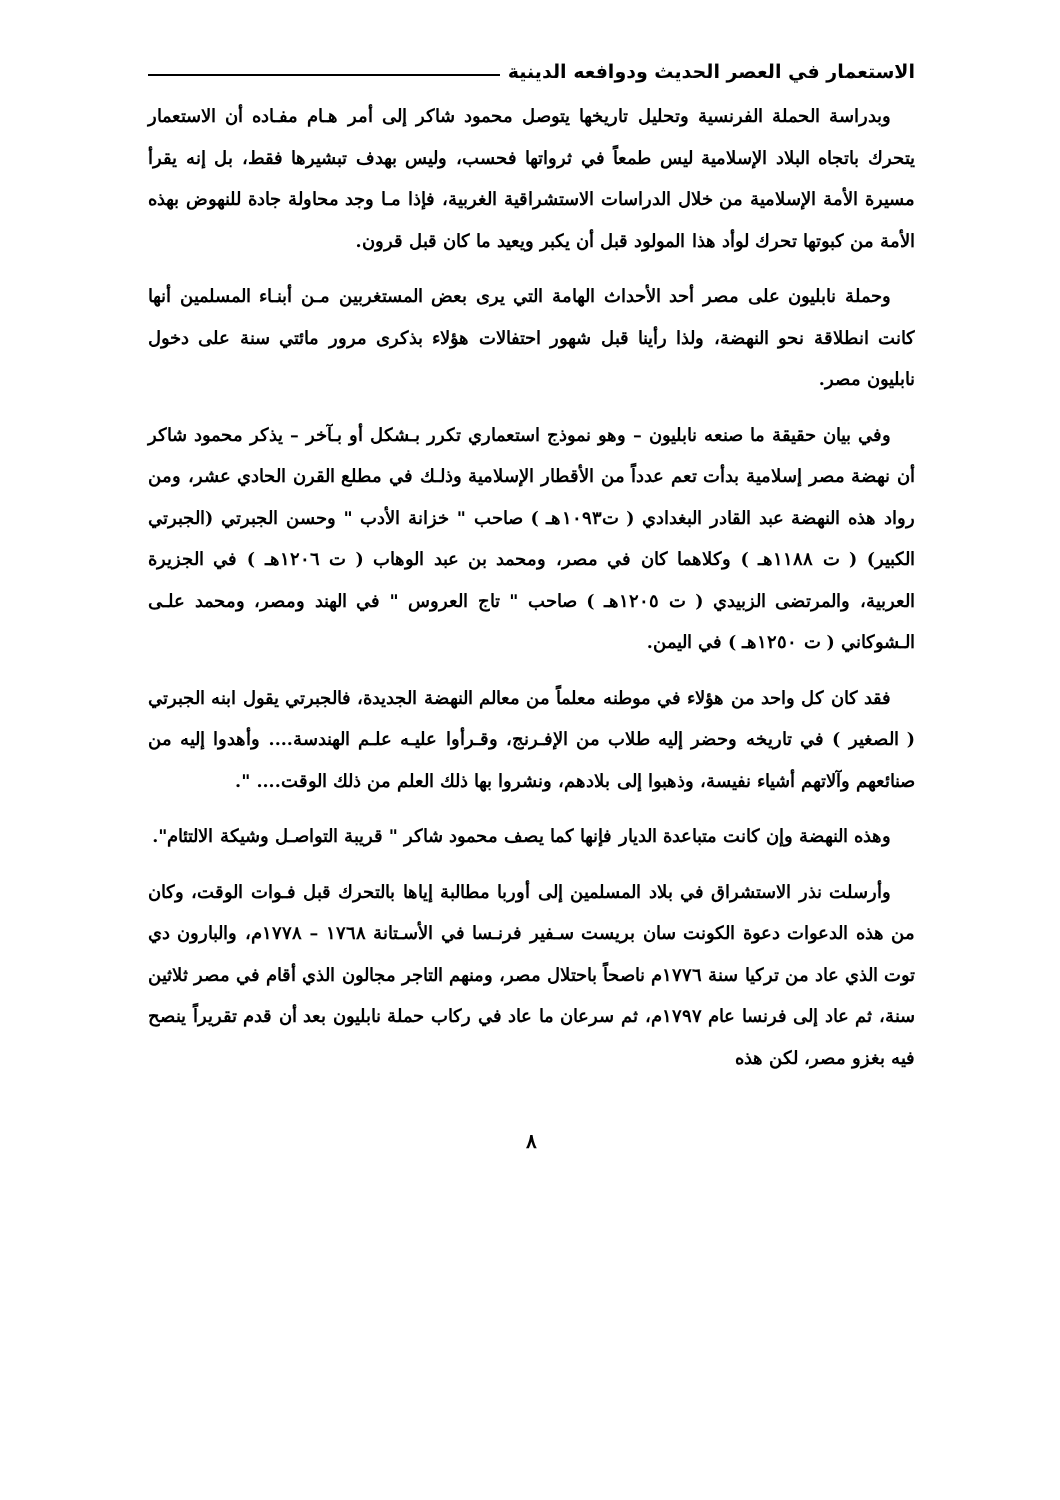الاستعمار في العصر الحديث ودوافعه الدينية
وبدراسة الحملة الفرنسية وتحليل تاريخها يتوصل محمود شاكر إلى أمر هـام مفـاده أن الاستعمار يتحرك باتجاه البلاد الإسلامية ليس طمعاً في ثرواتها فحسب، وليس بهدف تبشيرها فقط، بل إنه يقرأ مسيرة الأمة الإسلامية من خلال الدراسات الاستشراقية الغربية، فإذا مـا وجد محاولة جادة للنهوض بهذه الأمة من كبوتها تحرك لوأد هذا المولود قبل أن يكبر ويعيد ما كان قبل قرون.
وحملة نابليون على مصر أحد الأحداث الهامة التي يرى بعض المستغربين مـن أبنـاء المسلمين أنها كانت انطلاقة نحو النهضة، ولذا رأينا قبل شهور احتفالات هؤلاء بذكرى مرور مائتي سنة على دخول نابليون مصر.
وفي بيان حقيقة ما صنعه نابليون – وهو نموذج استعماري تكرر بـشكل أو بـآخر – يذكر محمود شاكر أن نهضة مصر إسلامية بدأت تعم عدداً من الأقطار الإسلامية وذلـك في مطلع القرن الحادي عشر، ومن رواد هذه النهضة عبد القادر البغدادي ( ت١٠٩٣هـ ) صاحب " خزانة الأدب " وحسن الجبرتي (الجبرتي الكبير) ( ت ١١٨٨هـ ) وكلاهما كان في مصر، ومحمد بن عبد الوهاب ( ت ١٢٠٦هـ ) في الجزيرة العربية، والمرتضى الزبيدي ( ت ١٢٠٥هـ ) صاحب " تاج العروس " في الهند ومصر، ومحمد علـى الـشوكاني ( ت ١٢٥٠هـ ) في اليمن.
فقد كان كل واحد من هؤلاء في موطنه معلماً من معالم النهضة الجديدة، فالجبرتي يقول ابنه الجبرتي ( الصغير ) في تاريخه وحضر إليه طلاب من الإفـرنج، وقـرأوا عليـه علـم الهندسة.... وأهدوا إليه من صنائعهم وآلاتهم أشياء نفيسة، وذهبوا إلى بلادهم، ونشروا بها ذلك العلم من ذلك الوقت.... ".
وهذه النهضة وإن كانت متباعدة الديار فإنها كما يصف محمود شاكر " قريبة التواصـل وشيكة الالتئام".
وأرسلت نذر الاستشراق في بلاد المسلمين إلى أوربا مطالبة إياها بالتحرك قبل فـوات الوقت، وكان من هذه الدعوات دعوة الكونت سان بريست سـفير فرنـسا في الأسـتانة ١٧٦٨ – ١٧٧٨م، والبارون دي توت الذي عاد من تركيا سنة ١٧٧٦م ناصحاً باحتلال مصر، ومنهم التاجر مجالون الذي أقام في مصر ثلاثين سنة، ثم عاد إلى فرنسا عام ١٧٩٧م، ثم سرعان ما عاد في ركاب حملة نابليون بعد أن قدم تقريراً ينصح فيه بغزو مصر، لكن هذه
٨